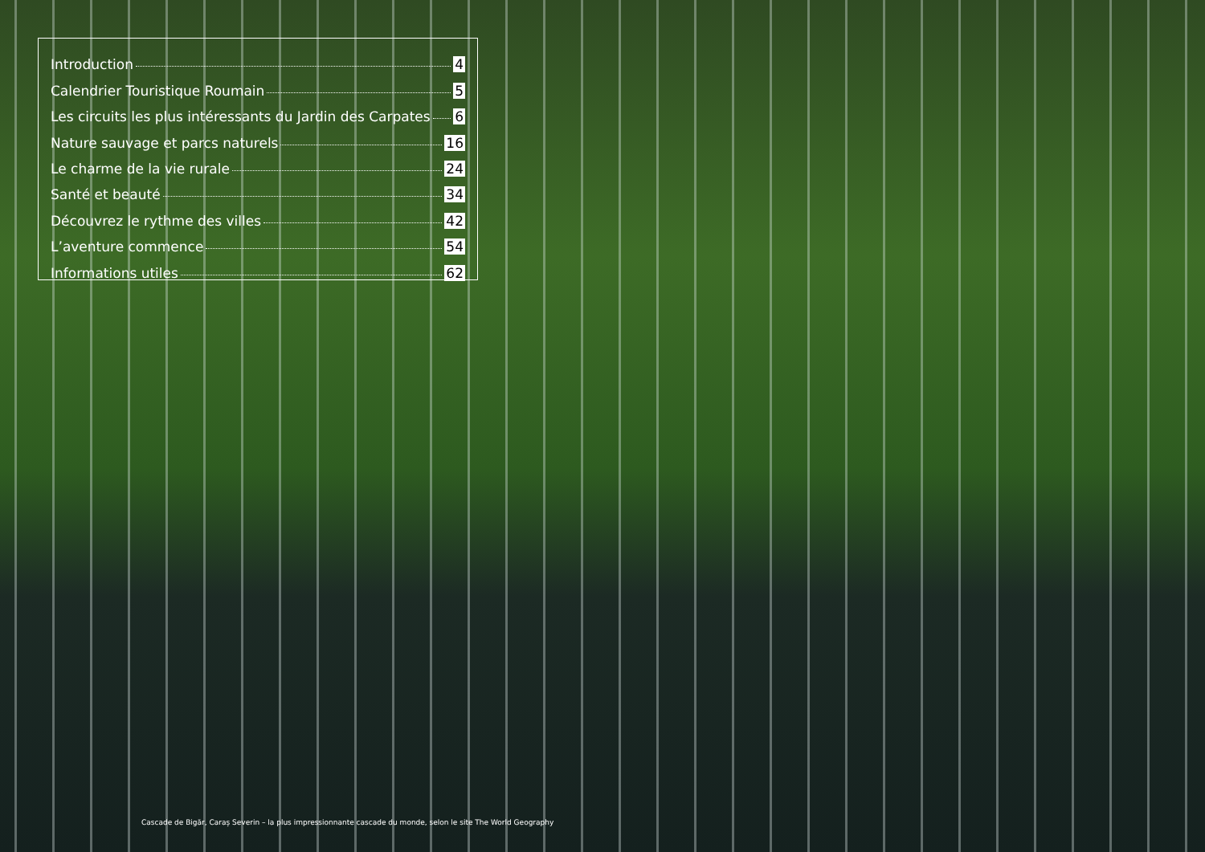Introduction 4
Calendrier Touristique Roumain 5
Les circuits les plus intéressants du Jardin des Carpates 6
Nature sauvage et parcs naturels 16
Le charme de la vie rurale 24
Santé et beauté 34
Découvrez le rythme des villes 42
L’aventure commence 54
Informations utiles 62
Cascade de Bigăr, Caraș Severin – la plus impressionnante cascade du monde, selon le site The World Geography